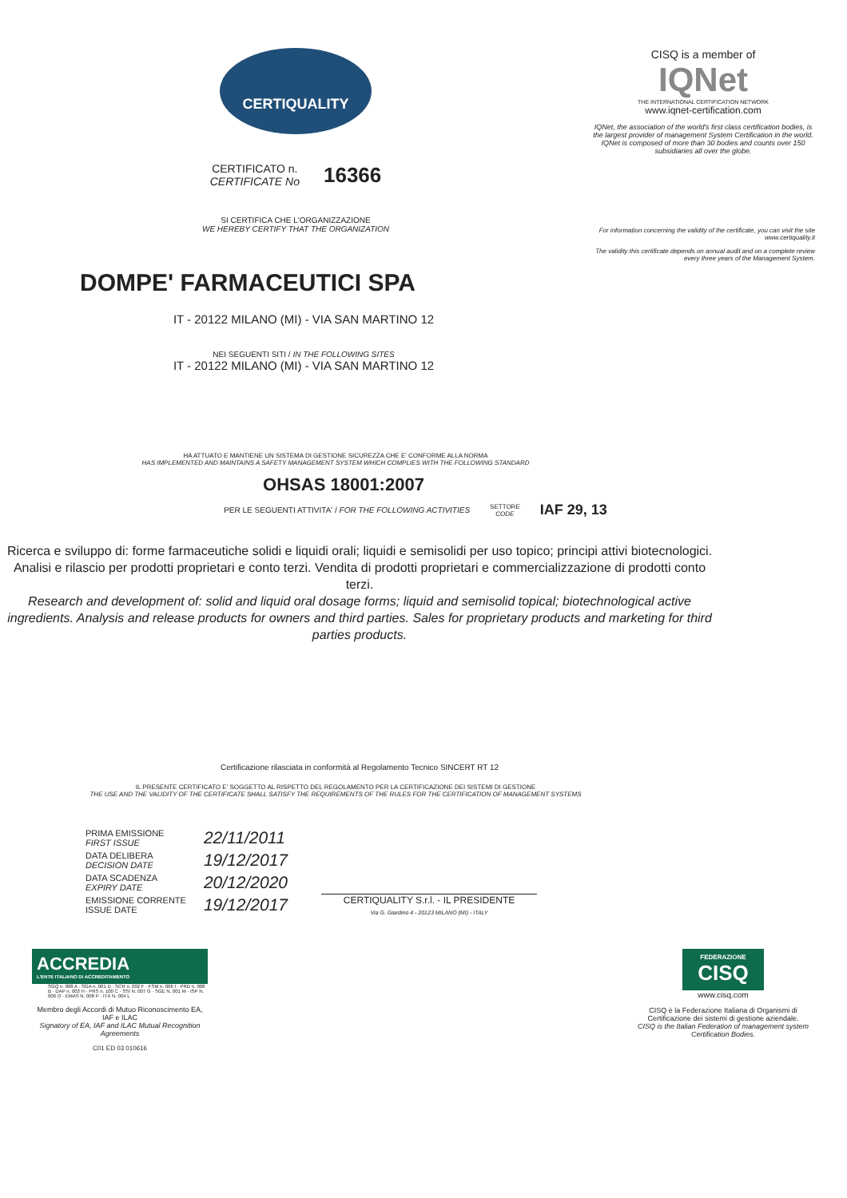CERTIQUALITY
CERTIFICATO n.
CERTIFICATE No
16366
SI CERTIFICA CHE L'ORGANIZZAZIONE
WE HEREBY CERTIFY THAT THE ORGANIZATION
DOMPE' FARMACEUTICI SPA
CISQ is a member of
IQNet
THE INTERNATIONAL CERTIFICATION NETWORK
www.iqnet-certification.com
IQNet, the association of the world's first class certification bodies, is the largest provider of management System Certification in the world. IQNet is composed of more than 30 bodies and counts over 150 subsidiaries all over the globe.
For information concerning the validity of the certificate, you can visit the site www.certiquality.it
The validity this certificate depends on annual audit and on a complete review every three years of the Management System.
IT - 20122 MILANO (MI) - VIA SAN MARTINO 12
NEI SEGUENTI SITI / IN THE FOLLOWING SITES
IT - 20122 MILANO (MI) - VIA SAN MARTINO 12
HA ATTUATO E MANTIENE UN SISTEMA DI GESTIONE SICUREZZA CHE E' CONFORME ALLA NORMA
HAS IMPLEMENTED AND MAINTAINS A SAFETY MANAGEMENT SYSTEM WHICH COMPLIES WITH THE FOLLOWING STANDARD
OHSAS 18001:2007
PER LE SEGUENTI ATTIVITA' / FOR THE FOLLOWING ACTIVITIES SETTORE
CODE IAF 29, 13
Ricerca e sviluppo di: forme farmaceutiche solidi e liquidi orali; liquidi e semisolidi per uso topico; principi attivi biotecnologici. Analisi e rilascio per prodotti proprietari e conto terzi. Vendita di prodotti proprietari e commercializzazione di prodotti conto terzi.
Research and development of: solid and liquid oral dosage forms; liquid and semisolid topical; biotechnological active ingredients. Analysis and release products for owners and third parties. Sales for proprietary products and marketing for third parties products.
Certificazione rilasciata in conformità al Regolamento Tecnico SINCERT RT 12
IL PRESENTE CERTIFICATO E' SOGGETTO AL RISPETTO DEL REGOLAMENTO PER LA CERTIFICAZIONE DEI SISTEMI DI GESTIONE
THE USE AND THE VALIDITY OF THE CERTIFICATE SHALL SATISFY THE REQUIREMENTS OF THE RULES FOR THE CERTIFICATION OF MANAGEMENT SYSTEMS
| PRIMA EMISSIONE FIRST ISSUE | 22/11/2011 |
| DATA DELIBERA DECISION DATE | 19/12/2017 |
| DATA SCADENZA EXPIRY DATE | 20/12/2020 |
| EMISSIONE CORRENTE ISSUE DATE | 19/12/2017 |
CERTIQUALITY S.r.l. - IL PRESIDENTE
Via G. Giardino 4 - 20123 MILANO (MI) - ITALY
ACCREDIA
L'ENTE ITALIANO DI ACCREDITAMENTO
SGQ n. 008 A · SGA n. 001 D · SCR n. 002 F · FSM n. 006 I · PRD n. 008 B · DAP n. 003 H · PRS n. 100 C · SSI N. 007 G · SGE N. 001 M · ISP N. 006 O · EMAS N. 008 P · ITX N. 004 L
Membro degli Accordi di Mutuo Riconoscimento EA, IAF e ILAC
Signatory of EA, IAF and ILAC Mutual Recognition Agreements
C01 ED 03 010616
FEDERAZIONE
CISQ
www.cisq.com
CISQ è la Federazione Italiana di Organismi di Certificazione dei sistemi di gestione aziendale.
CISQ is the Italian Federation of management system Certification Bodies.